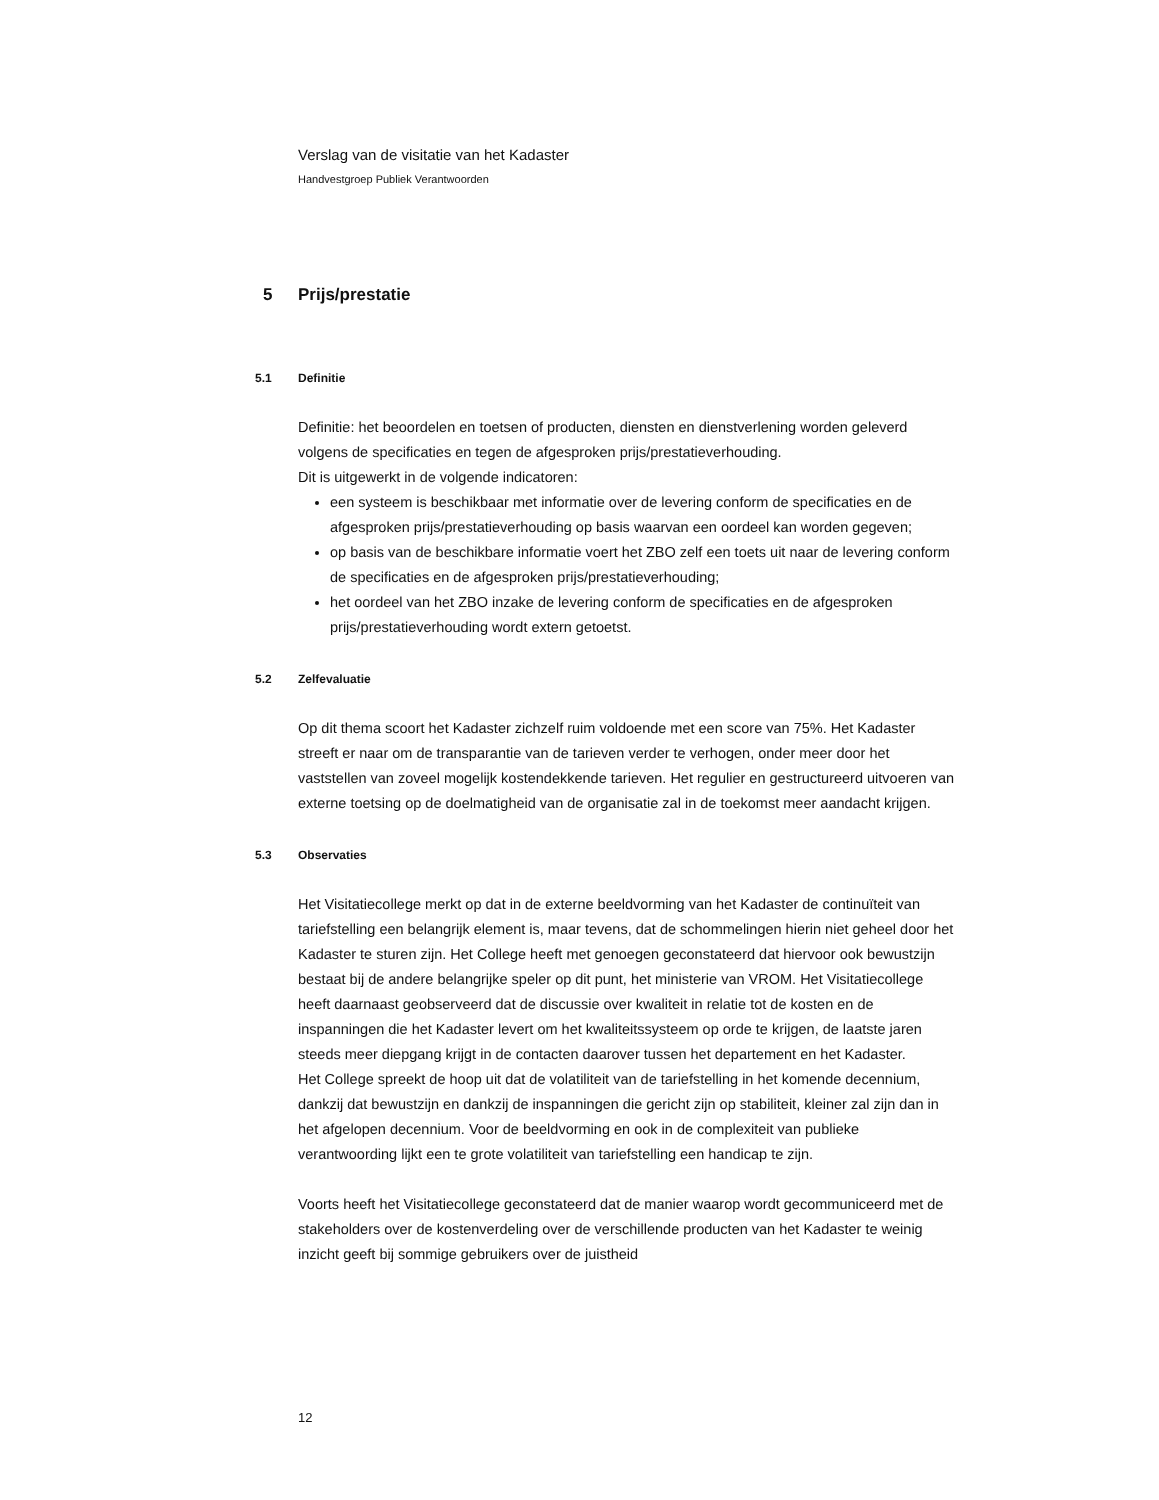Verslag van de visitatie van het Kadaster
Handvestgroep Publiek Verantwoorden
5 Prijs/prestatie
5.1 Definitie
Definitie: het beoordelen en toetsen of producten, diensten en dienstverlening worden geleverd volgens de specificaties en tegen de afgesproken prijs/prestatieverhouding.
Dit is uitgewerkt in de volgende indicatoren:
een systeem is beschikbaar met informatie over de levering conform de specificaties en de afgesproken prijs/prestatieverhouding op basis waarvan een oordeel kan worden gegeven;
op basis van de beschikbare informatie voert het ZBO zelf een toets uit naar de levering conform de specificaties en de afgesproken prijs/prestatieverhouding;
het oordeel van het ZBO inzake de levering conform de specificaties en de afgesproken prijs/prestatieverhouding wordt extern getoetst.
5.2 Zelfevaluatie
Op dit thema scoort het Kadaster zichzelf ruim voldoende met een score van 75%. Het Kadaster streeft er naar om de transparantie van de tarieven verder te verhogen, onder meer door het vaststellen van zoveel mogelijk kostendekkende tarieven. Het regulier en gestructureerd uitvoeren van externe toetsing op de doelmatigheid van de organisatie zal in de toekomst meer aandacht krijgen.
5.3 Observaties
Het Visitatiecollege merkt op dat in de externe beeldvorming van het Kadaster de continuïteit van tariefstelling een belangrijk element is, maar tevens, dat de schommelingen hierin niet geheel door het Kadaster te sturen zijn. Het College heeft met genoegen geconstateerd dat hiervoor ook bewustzijn bestaat bij de andere belangrijke speler op dit punt, het ministerie van VROM. Het Visitatiecollege heeft daarnaast geobserveerd dat de discussie over kwaliteit in relatie tot de kosten en de inspanningen die het Kadaster levert om het kwaliteitssysteem op orde te krijgen, de laatste jaren steeds meer diepgang krijgt in de contacten daarover tussen het departement en het Kadaster.
Het College spreekt de hoop uit dat de volatiliteit van de tariefstelling in het komende decennium, dankzij dat bewustzijn en dankzij de inspanningen die gericht zijn op stabiliteit, kleiner zal zijn dan in het afgelopen decennium. Voor de beeldvorming en ook in de complexiteit van publieke verantwoording lijkt een te grote volatiliteit van tariefstelling een handicap te zijn.
Voorts heeft het Visitatiecollege geconstateerd dat de manier waarop wordt gecommuniceerd met de stakeholders over de kostenverdeling over de verschillende producten van het Kadaster te weinig inzicht geeft bij sommige gebruikers over de juistheid
12